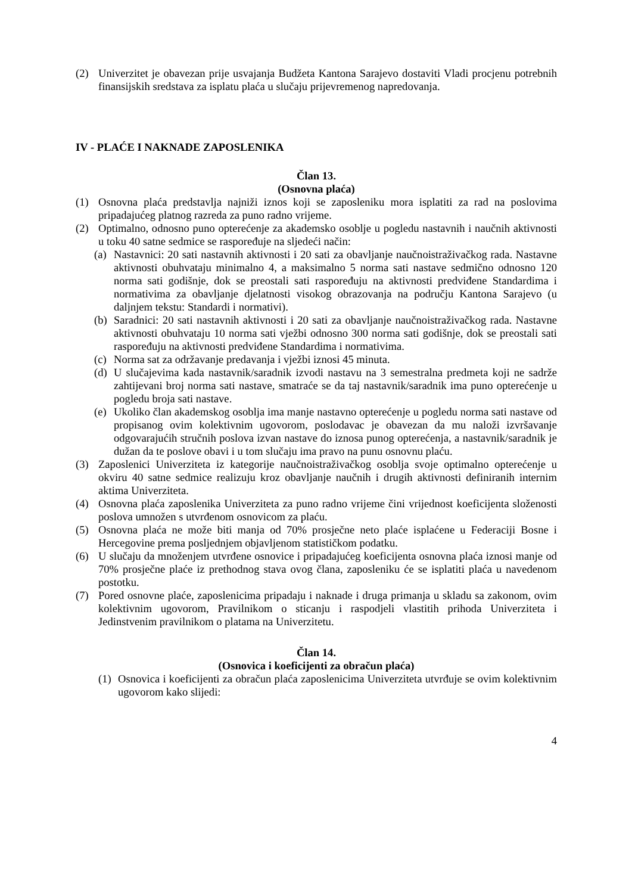(2) Univerzitet je obavezan prije usvajanja Budžeta Kantona Sarajevo dostaviti Vladi procjenu potrebnih finansijskih sredstava za isplatu plaća u slučaju prijevremenog napredovanja.
IV - PLAĆE I NAKNADE ZAPOSLENIKA
Član 13.
(Osnovna plaća)
(1) Osnovna plaća predstavlja najniži iznos koji se zaposleniku mora isplatiti za rad na poslovima pripadajućeg platnog razreda za puno radno vrijeme.
(2) Optimalno, odnosno puno opterećenje za akademsko osoblje u pogledu nastavnih i naučnih aktivnosti u toku 40 satne sedmice se raspoređuje na sljedeći način:
(a) Nastavnici: 20 sati nastavnih aktivnosti i 20 sati za obavljanje naučnoistraživačkog rada. Nastavne aktivnosti obuhvataju minimalno 4, a maksimalno 5 norma sati nastave sedmično odnosno 120 norma sati godišnje, dok se preostali sati raspoređuju na aktivnosti predviđene Standardima i normativima za obavljanje djelatnosti visokog obrazovanja na području Kantona Sarajevo (u daljnjem tekstu: Standardi i normativi).
(b) Saradnici: 20 sati nastavnih aktivnosti i 20 sati za obavljanje naučnoistraživačkog rada. Nastavne aktivnosti obuhvataju 10 norma sati vježbi odnosno 300 norma sati godišnje, dok se preostali sati raspoređuju na aktivnosti predviđene Standardima i normativima.
(c) Norma sat za održavanje predavanja i vježbi iznosi 45 minuta.
(d) U slučajevima kada nastavnik/saradnik izvodi nastavu na 3 semestralna predmeta koji ne sadrže zahtijevani broj norma sati nastave, smatraće se da taj nastavnik/saradnik ima puno opterećenje u pogledu broja sati nastave.
(e) Ukoliko član akademskog osoblja ima manje nastavno opterećenje u pogledu norma sati nastave od propisanog ovim kolektivnim ugovorom, poslodavac je obavezan da mu naloži izvršavanje odgovarajućih stručnih poslova izvan nastave do iznosa punog opterećenja, a nastavnik/saradnik je dužan da te poslove obavi i u tom slučaju ima pravo na punu osnovnu plaću.
(3) Zaposlenici Univerziteta iz kategorije naučnoistraživačkog osoblja svoje optimalno opterećenje u okviru 40 satne sedmice realizuju kroz obavljanje naučnih i drugih aktivnosti definiranih internim aktima Univerziteta.
(4) Osnovna plaća zaposlenika Univerziteta za puno radno vrijeme čini vrijednost koeficijenta složenosti poslova umnožen s utvrđenom osnovicom za plaću.
(5) Osnovna plaća ne može biti manja od 70% prosječne neto plaće isplaćene u Federaciji Bosne i Hercegovine prema posljednjem objavljenom statističkom podatku.
(6) U slučaju da množenjem utvrđene osnovice i pripadajućeg koeficijenta osnovna plaća iznosi manje od 70% prosječne plaće iz prethodnog stava ovog člana, zaposleniku će se isplatiti plaća u navedenom postotku.
(7) Pored osnovne plaće, zaposlenicima pripadaju i naknade i druga primanja u skladu sa zakonom, ovim kolektivnim ugovorom, Pravilnikom o sticanju i raspodjeli vlastitih prihoda Univerziteta i Jedinstvenim pravilnikom o platama na Univerzitetu.
Član 14.
(Osnovica i koeficijenti za obračun plaća)
(1) Osnovica i koeficijenti za obračun plaća zaposlenicima Univerziteta utvrđuje se ovim kolektivnim ugovorom kako slijedi:
4